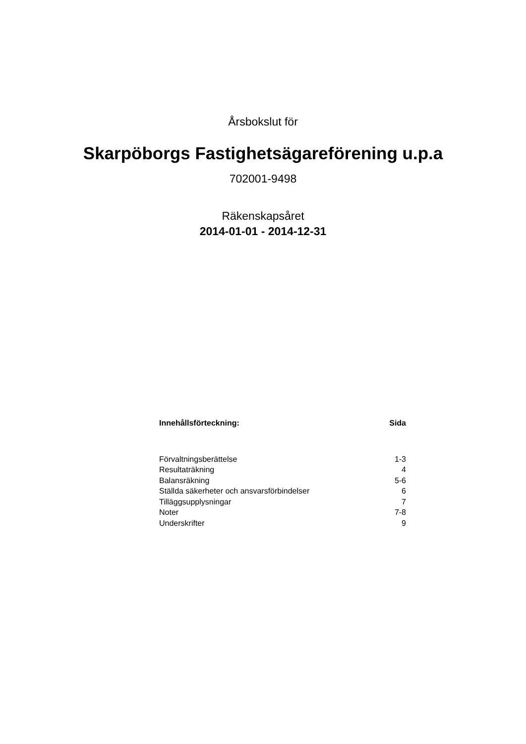Årsbokslut för
Skarpöborgs Fastighetsägareförening u.p.a
702001-9498
Räkenskapsåret
2014-01-01 - 2014-12-31
| Innehållsförteckning: | Sida |
| --- | --- |
| Förvaltningsberättelse | 1-3 |
| Resultaträkning | 4 |
| Balansräkning | 5-6 |
| Ställda säkerheter och ansvarsförbindelser | 6 |
| Tilläggsupplysningar | 7 |
| Noter | 7-8 |
| Underskrifter | 9 |